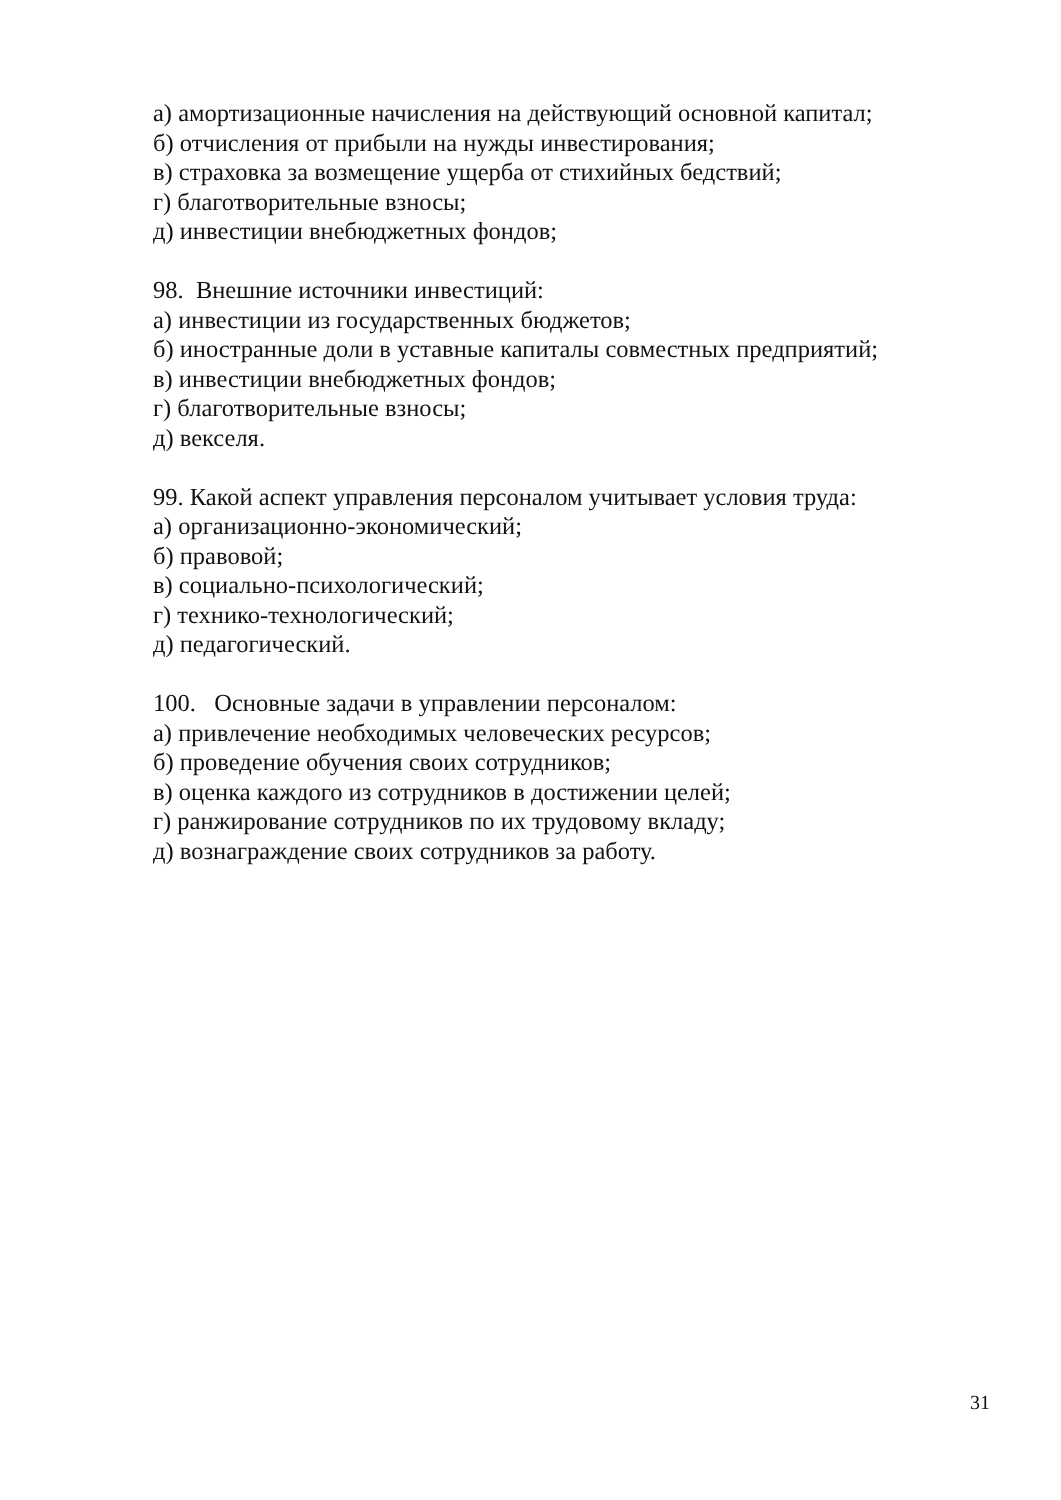а) амортизационные начисления на действующий основной капитал;
б) отчисления от прибыли на нужды инвестирования;
в) страховка за возмещение ущерба от стихийных бедствий;
г) благотворительные взносы;
д) инвестиции внебюджетных фондов;
98. Внешние источники инвестиций:
а) инвестиции из государственных бюджетов;
б) иностранные доли в уставные капиталы совместных предприятий;
в) инвестиции внебюджетных фондов;
г) благотворительные взносы;
д) векселя.
99. Какой аспект управления персоналом учитывает условия труда:
а) организационно-экономический;
б) правовой;
в) социально-психологический;
г) технико-технологический;
д) педагогический.
100. Основные задачи в управлении персоналом:
а) привлечение необходимых человеческих ресурсов;
б) проведение обучения своих сотрудников;
в) оценка каждого из сотрудников в достижении целей;
г) ранжирование сотрудников по их трудовому вкладу;
д) вознаграждение своих сотрудников за работу.
31